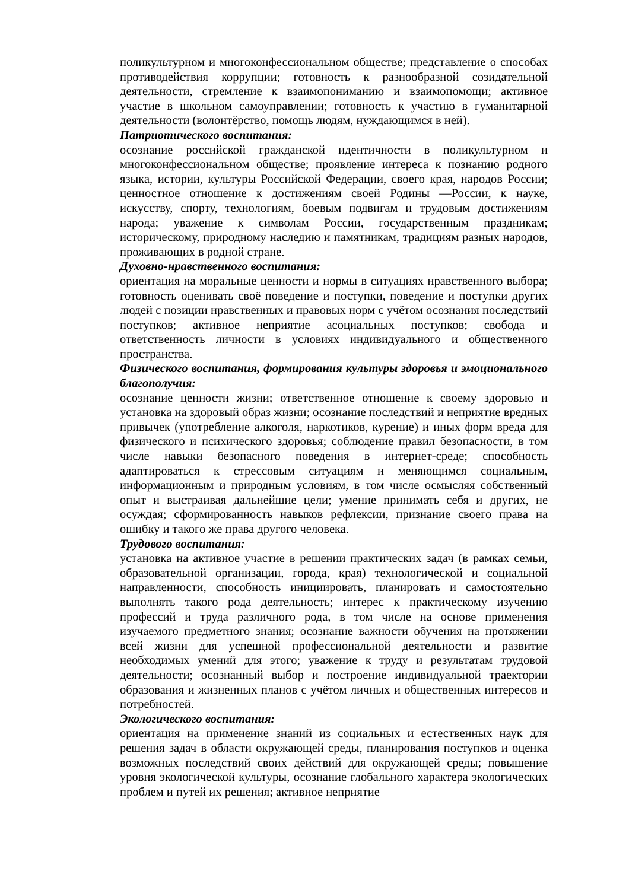поликультурном и многоконфессиональном обществе; представление о способах противодействия коррупции; готовность к разнообразной созидательной деятельности, стремление к взаимопониманию и взаимопомощи; активное участие в школьном самоуправлении; готовность к участию в гуманитарной деятельности (волонтёрство, помощь людям, нуждающимся в ней).
Патриотического воспитания:
осознание российской гражданской идентичности в поликультурном и многоконфессиональном обществе; проявление интереса к познанию родного языка, истории, культуры Российской Федерации, своего края, народов России; ценностное отношение к достижениям своей Родины —России, к науке, искусству, спорту, технологиям, боевым подвигам и трудовым достижениям народа; уважение к символам России, государственным праздникам; историческому, природному наследию и памятникам, традициям разных народов, проживающих в родной стране.
Духовно-нравственного воспитания:
ориентация на моральные ценности и нормы в ситуациях нравственного выбора; готовность оценивать своё поведение и поступки, поведение и поступки других людей с позиции нравственных и правовых норм с учётом осознания последствий поступков; активное неприятие асоциальных поступков; свобода и ответственность личности в условиях индивидуального и общественного пространства.
Физического воспитания, формирования культуры здоровья и эмоционального благополучия:
осознание ценности жизни; ответственное отношение к своему здоровью и установка на здоровый образ жизни; осознание последствий и неприятие вредных привычек (употребление алкоголя, наркотиков, курение) и иных форм вреда для физического и психического здоровья; соблюдение правил безопасности, в том числе навыки безопасного поведения в интернет-среде; способность адаптироваться к стрессовым ситуациям и меняющимся социальным, информационным и природным условиям, в том числе осмысляя собственный опыт и выстраивая дальнейшие цели; умение принимать себя и других, не осуждая; сформированность навыков рефлексии, признание своего права на ошибку и такого же права другого человека.
Трудового воспитания:
установка на активное участие в решении практических задач (в рамках семьи, образовательной организации, города, края) технологической и социальной направленности, способность инициировать, планировать и самостоятельно выполнять такого рода деятельность; интерес к практическому изучению профессий и труда различного рода, в том числе на основе применения изучаемого предметного знания; осознание важности обучения на протяжении всей жизни для успешной профессиональной деятельности и развитие необходимых умений для этого; уважение к труду и результатам трудовой деятельности; осознанный выбор и построение индивидуальной траектории образования и жизненных планов с учётом личных и общественных интересов и потребностей.
Экологического воспитания:
ориентация на применение знаний из социальных и естественных наук для решения задач в области окружающей среды, планирования поступков и оценка возможных последствий своих действий для окружающей среды; повышение уровня экологической культуры, осознание глобального характера экологических проблем и путей их решения; активное неприятие